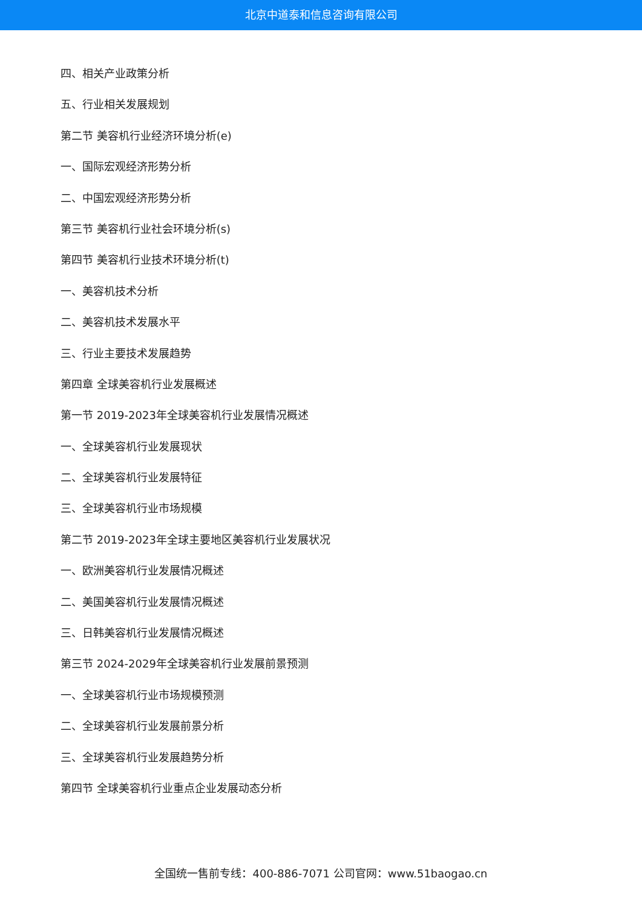北京中道泰和信息咨询有限公司
四、相关产业政策分析
五、行业相关发展规划
第二节 美容机行业经济环境分析(e)
一、国际宏观经济形势分析
二、中国宏观经济形势分析
第三节 美容机行业社会环境分析(s)
第四节 美容机行业技术环境分析(t)
一、美容机技术分析
二、美容机技术发展水平
三、行业主要技术发展趋势
第四章 全球美容机行业发展概述
第一节 2019-2023年全球美容机行业发展情况概述
一、全球美容机行业发展现状
二、全球美容机行业发展特征
三、全球美容机行业市场规模
第二节 2019-2023年全球主要地区美容机行业发展状况
一、欧洲美容机行业发展情况概述
二、美国美容机行业发展情况概述
三、日韩美容机行业发展情况概述
第三节 2024-2029年全球美容机行业发展前景预测
一、全球美容机行业市场规模预测
二、全球美容机行业发展前景分析
三、全球美容机行业发展趋势分析
第四节 全球美容机行业重点企业发展动态分析
全国统一售前专线：400-886-7071 公司官网：www.51baogao.cn